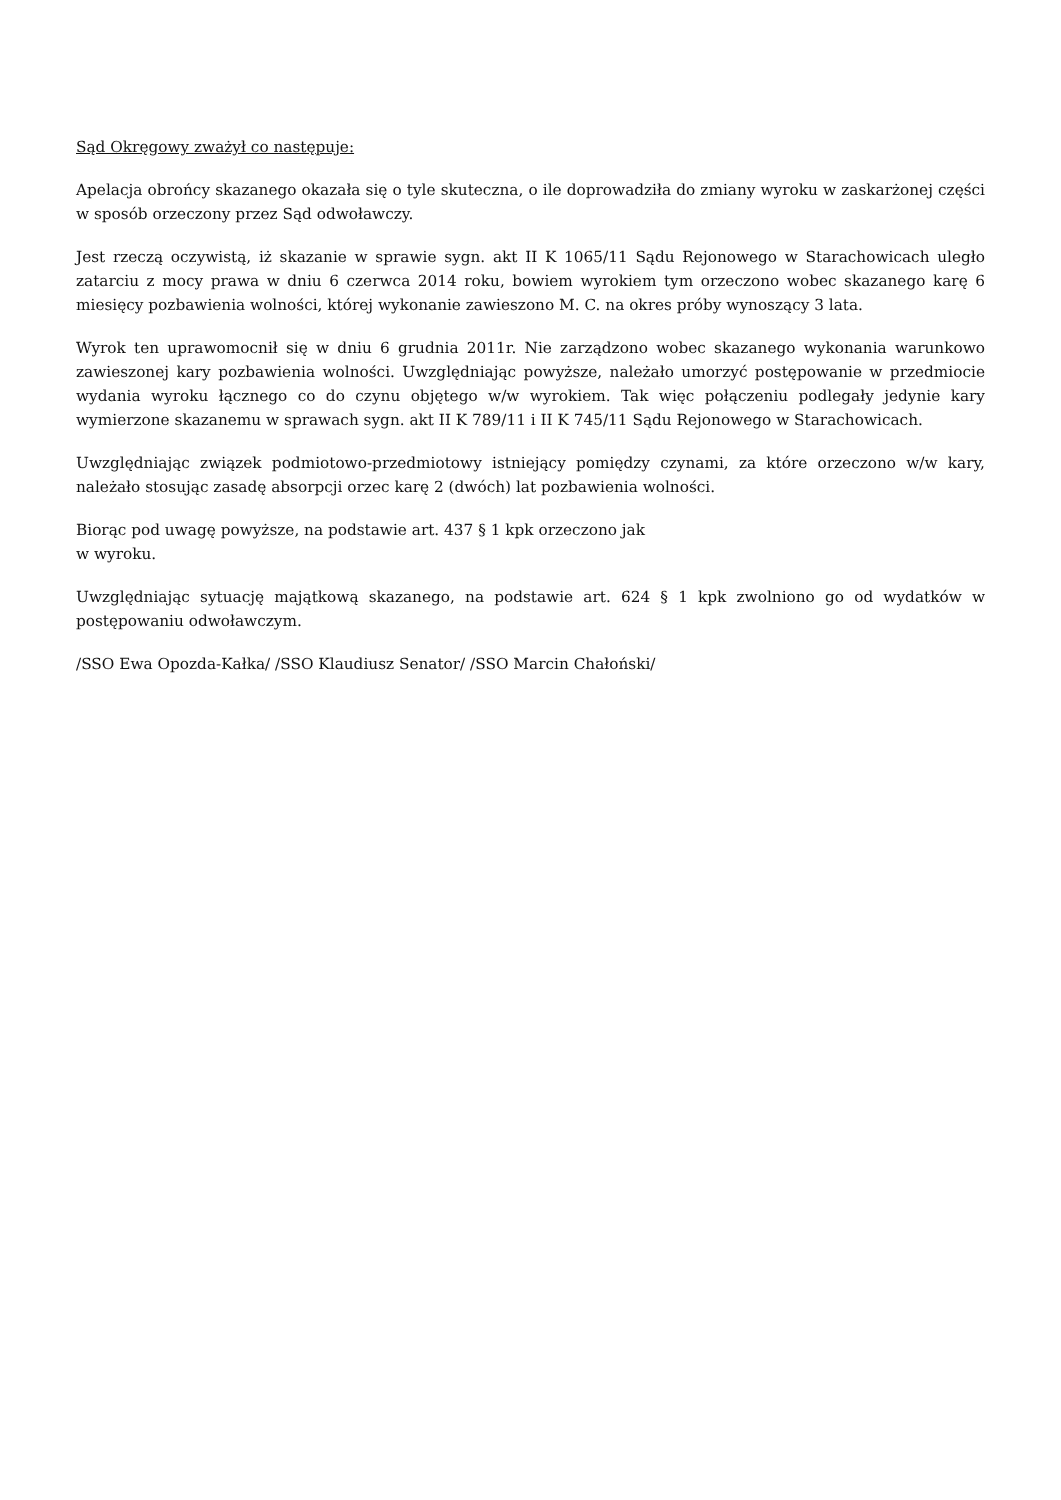Sąd Okręgowy zważył co następuje:
Apelacja obrońcy skazanego okazała się o tyle skuteczna, o ile doprowadziła do zmiany wyroku w zaskarżonej części w sposób orzeczony przez Sąd odwoławczy.
Jest rzeczą oczywistą, iż skazanie w sprawie sygn. akt II K 1065/11 Sądu Rejonowego w Starachowicach uległo zatarciu z mocy prawa w dniu 6 czerwca 2014 roku, bowiem wyrokiem tym orzeczono wobec skazanego karę 6 miesięcy pozbawienia wolności, której wykonanie zawieszono M. C. na okres próby wynoszący 3 lata.
Wyrok ten uprawomocnił się w dniu 6 grudnia 2011r. Nie zarządzono wobec skazanego wykonania warunkowo zawieszonej kary pozbawienia wolności. Uwzględniając powyższe, należało umorzyć postępowanie w przedmiocie wydania wyroku łącznego co do czynu objętego w/w wyrokiem. Tak więc połączeniu podlegały jedynie kary wymierzone skazanemu w sprawach sygn. akt II K 789/11 i II K 745/11 Sądu Rejonowego w Starachowicach.
Uwzględniając związek podmiotowo-przedmiotowy istniejący pomiędzy czynami, za które orzeczono w/w kary, należało stosując zasadę absorpcji orzec karę 2 (dwóch) lat pozbawienia wolności.
Biorąc pod uwagę powyższe, na podstawie art. 437 § 1 kpk orzeczono jak
w wyroku.
Uwzględniając sytuację majątkową skazanego, na podstawie art. 624 § 1 kpk zwolniono go od wydatków w postępowaniu odwoławczym.
/SSO Ewa Opozda-Kałka/ /SSO Klaudiusz Senator/ /SSO Marcin Chałoński/